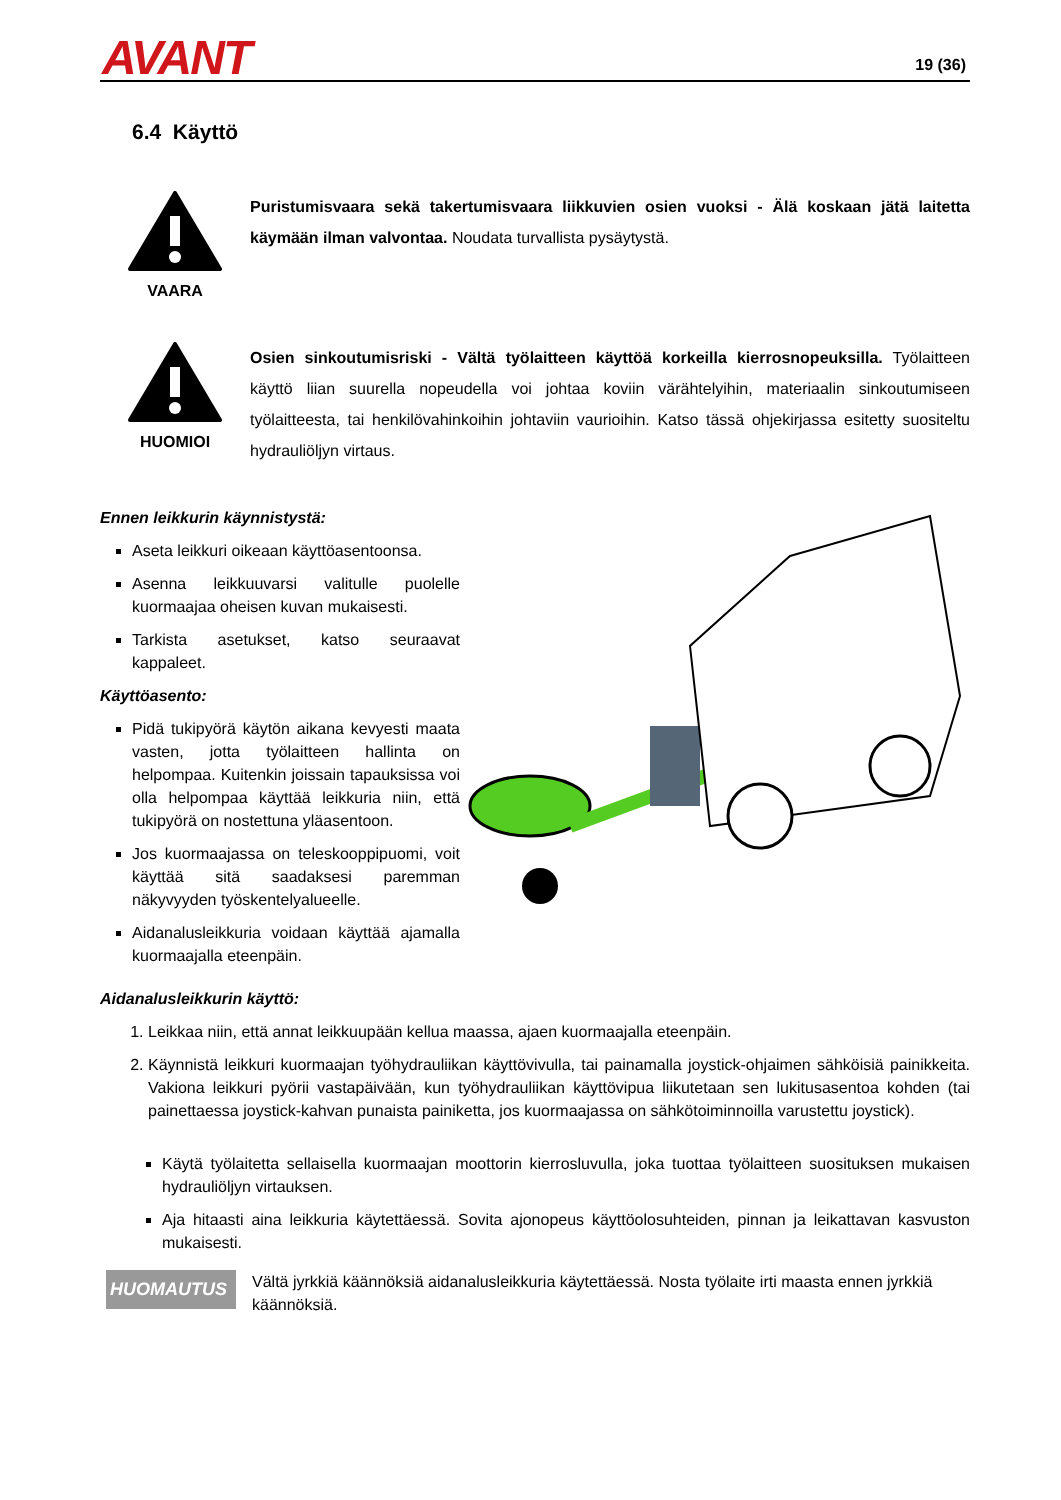AVANT 19 (36)
6.4 Käyttö
VAARA
Puristumisvaara sekä takertumisvaara liikkuvien osien vuoksi - Älä koskaan jätä laitetta käymään ilman valvontaa. Noudata turvallista pysäytystä.
HUOMIOI
Osien sinkoutumisriski - Vältä työlaitteen käyttöä korkeilla kierrosnopeuksilla. Työlaitteen käyttö liian suurella nopeudella voi johtaa koviin värähtelyihin, materiaalin sinkoutumiseen työlaitteesta, tai henkilövahinkoihin johtaviin vaurioihin. Katso tässä ohjekirjassa esitetty suositeltu hydrauliöljyn virtaus.
Ennen leikkurin käynnistystä:
Aseta leikkuri oikeaan käyttöasentoonsa.
Asenna leikkuuvarsi valitulle puolelle kuormaajaa oheisen kuvan mukaisesti.
Tarkista asetukset, katso seuraavat kappaleet.
Käyttöasento:
Pidä tukipyörä käytön aikana kevyesti maata vasten, jotta työlaitteen hallinta on helpompaa. Kuitenkin joissain tapauksissa voi olla helpompaa käyttää leikkuria niin, että tukipyörä on nostettuna yläasentoon.
Jos kuormaajassa on teleskooppipuomi, voit käyttää sitä saadaksesi paremman näkyvyyden työskentelyalueelle.
Aidanalusleikkuria voidaan käyttää ajamalla kuormaajalla eteenpäin.
Aidanalusleikkurin käyttö:
1. Leikkaa niin, että annat leikkuupään kellua maassa, ajaen kuormaajalla eteenpäin.
2. Käynnistä leikkuri kuormaajan työhydrauliikan käyttövivulla, tai painamalla joystick-ohjaimen sähköisiä painikkeita. Vakiona leikkuri pyörii vastapäivään, kun työhydrauliikan käyttövipua liikutetaan sen lukitusasentoa kohden (tai painettaessa joystick-kahvan punaista painiketta, jos kuormaajassa on sähkötoiminnoilla varustettu joystick).
Käytä työlaitetta sellaisella kuormaajan moottorin kierrosluvulla, joka tuottaa työlaitteen suosituksen mukaisen hydrauliöljyn virtauksen.
Aja hitaasti aina leikkuria käytettäessä. Sovita ajonopeus käyttöolosuhteiden, pinnan ja leikattavan kasvuston mukaisesti.
HUOMAUTUS
Vältä jyrkkiä käännöksiä aidanalusleikkuria käytettäessä. Nosta työlaite irti maasta ennen jyrkkiä käännöksiä.